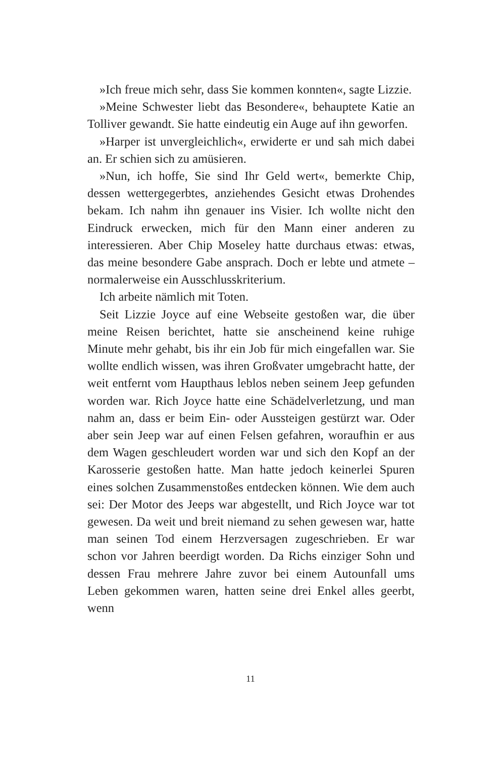»Ich freue mich sehr, dass Sie kommen konnten«, sagte Lizzie.
»Meine Schwester liebt das Besondere«, behauptete Katie an Tolliver gewandt. Sie hatte eindeutig ein Auge auf ihn geworfen.
»Harper ist unvergleichlich«, erwiderte er und sah mich dabei an. Er schien sich zu amüsieren.
»Nun, ich hoffe, Sie sind Ihr Geld wert«, bemerkte Chip, dessen wettergegerbtes, anziehendes Gesicht etwas Drohendes bekam. Ich nahm ihn genauer ins Visier. Ich wollte nicht den Eindruck erwecken, mich für den Mann einer anderen zu interessieren. Aber Chip Moseley hatte durchaus etwas: etwas, das meine besondere Gabe ansprach. Doch er lebte und atmete – normalerweise ein Ausschlusskriterium.
Ich arbeite nämlich mit Toten.
Seit Lizzie Joyce auf eine Webseite gestoßen war, die über meine Reisen berichtet, hatte sie anscheinend keine ruhige Minute mehr gehabt, bis ihr ein Job für mich eingefallen war. Sie wollte endlich wissen, was ihren Großvater umgebracht hatte, der weit entfernt vom Haupthaus leblos neben seinem Jeep gefunden worden war. Rich Joyce hatte eine Schädelverletzung, und man nahm an, dass er beim Ein- oder Aussteigen gestürzt war. Oder aber sein Jeep war auf einen Felsen gefahren, woraufhin er aus dem Wagen geschleudert worden war und sich den Kopf an der Karosserie gestoßen hatte. Man hatte jedoch keinerlei Spuren eines solchen Zusammenstoßes entdecken können. Wie dem auch sei: Der Motor des Jeeps war abgestellt, und Rich Joyce war tot gewesen. Da weit und breit niemand zu sehen gewesen war, hatte man seinen Tod einem Herzversagen zugeschrieben. Er war schon vor Jahren beerdigt worden. Da Richs einziger Sohn und dessen Frau mehrere Jahre zuvor bei einem Autounfall ums Leben gekommen waren, hatten seine drei Enkel alles geerbt, wenn
11